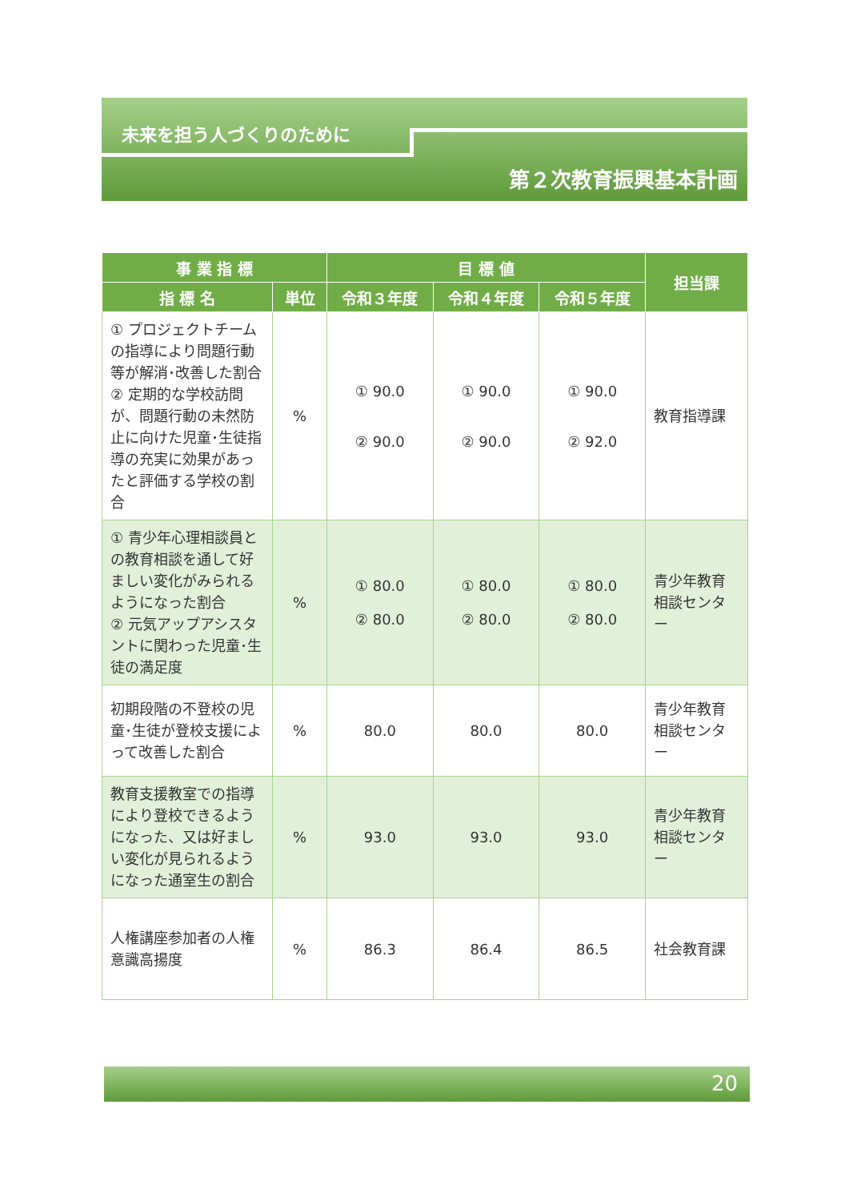未来を担う人づくりのために
第２次教育振興基本計画
| 事 業 指 標 | | 目 標 値 | | | 担当課 |
| --- | --- | --- | --- | --- | --- |
| 指 標 名 | 単位 | 令和３年度 | 令和４年度 | 令和５年度 | |
| ① プロジェクトチームの指導により問題行動等が解消･改善した割合 ② 定期的な学校訪問が、問題行動の未然防止に向けた児童･生徒指導の充実に効果があったと評価する学校の割合 | % | ① 90.0 ② 90.0 | ① 90.0 ② 90.0 | ① 90.0 ② 92.0 | 教育指導課 |
| ① 青少年心理相談員との教育相談を通して好ましい変化がみられるようになった割合 ② 元気アップアシスタントに関わった児童･生徒の満足度 | % | ① 80.0 ② 80.0 | ① 80.0 ② 80.0 | ① 80.0 ② 80.0 | 青少年教育相談センター |
| 初期段階の不登校の児童･生徒が登校支援によって改善した割合 | % | 80.0 | 80.0 | 80.0 | 青少年教育相談センター |
| 教育支援教室での指導により登校できるようになった、又は好ましい変化が見られるようになった通室生の割合 | % | 93.0 | 93.0 | 93.0 | 青少年教育相談センター |
| 人権講座参加者の人権意識高揚度 | % | 86.3 | 86.4 | 86.5 | 社会教育課 |
20